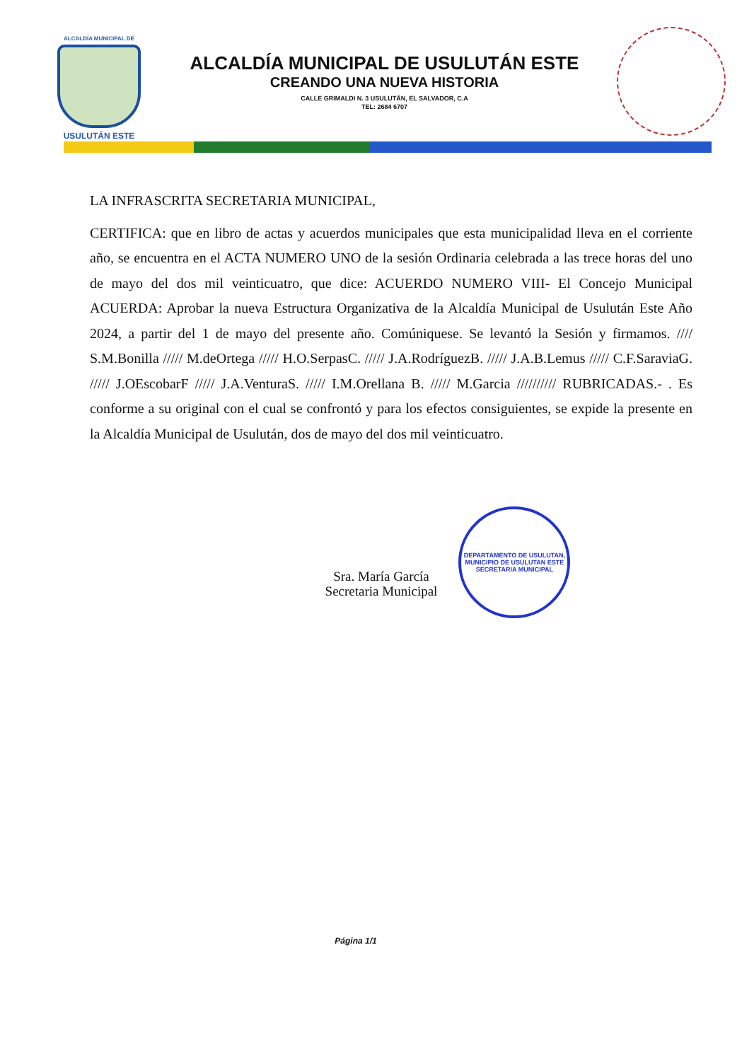ALCALDÍA MUNICIPAL DE
USULUTÁN ESTE
ALCALDÍA MUNICIPAL DE USULUTÁN ESTE
CREANDO UNA NUEVA HISTORIA
CALLE GRIMALDI N. 3 USULUTÁN, EL SALVADOR, C.A
TEL: 2684 6707
LA INFRASCRITA SECRETARIA MUNICIPAL,
CERTIFICA: que en libro de actas y acuerdos municipales que esta municipalidad lleva en el corriente año, se encuentra en el ACTA NUMERO UNO de la sesión Ordinaria celebrada a las trece horas del uno de mayo del dos mil veinticuatro, que dice: ACUERDO NUMERO VIII- El Concejo Municipal ACUERDA: Aprobar la nueva Estructura Organizativa de la Alcaldía Municipal de Usulután Este Año 2024, a partir del 1 de mayo del presente año. Comúniquese. Se levantó la Sesión y firmamos. //// S.M.Bonilla ///// M.deOrtega ///// H.O.SerpasC. ///// J.A.RodríguezB. ///// J.A.B.Lemus ///// C.F.SaraviaG. ///// J.OEscobarF ///// J.A.VenturaS. ///// I.M.Orellana B. ///// M.Garcia ////////// RUBRICADAS.- . Es conforme a su original con el cual se confrontó y para los efectos consiguientes, se expide la presente en la Alcaldía Municipal de Usulután, dos de mayo del dos mil veinticuatro.
Sra. María García
Secretaria Municipal
DEPARTAMENTO DE USULUTAN, MUNICIPIO DE USULUTAN ESTE
SECRETARIA MUNICIPAL
Página 1/1